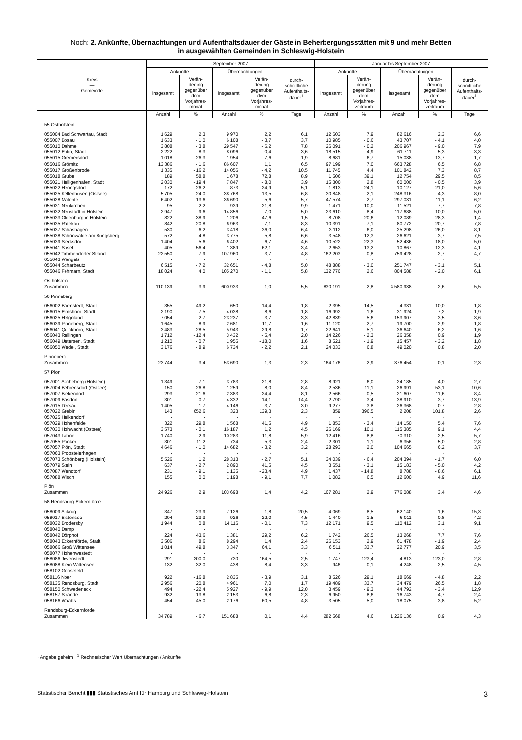Noch: 2. Ankünfte, Übernachtungen und Aufenthaltsdauer der Gäste in Beherbergungsstätten mit 9 und mehr Betten
in ausgewählten Gemeinden in Schleswig-Holstein
| Kreis — Gemeinde | September 2007 | | | | | Januar bis September 2007 | | | | |
| --- | --- | --- | --- | --- | --- | --- | --- | --- | --- | --- |
| | Ankünfte | | Übernachtungen | | durch- schnittliche Aufenthalts- dauer<sup>1</sup> | Ankünfte | | Übernachtungen | | durch- schnittliche Aufenthalts- dauer<sup>1</sup> |
| | insgesamt | Verän- derung gegenüber dem Vorjahres- monat | insgesamt | Verän- derung gegenüber dem Vorjahres- monat | | insgesamt | Verän- derung gegenüber dem Vorjahres- zeitraum | insgesamt | Verän- derung gegenüber dem Vorjahres- zeitraum | |
| | Anzahl | % | Anzahl | % | Tage | Anzahl | % | Anzahl | % | Tage |
| 55 Ostholstein | | | | | | | | | | |
| 055004 Bad Schwartau, Stadt | 1 629 | 2,3 | 9 970 | 2,2 | 6,1 | 12 603 | 7,9 | 82 616 | 2,3 | 6,6 |
| 055007 Bosau | 1 633 | - 1,0 | 6 108 | - 3,7 | 3,7 | 10 985 | - 0,6 | 43 707 | - 4,1 | 4,0 |
| 055010 Dahme | 3 808 | - 3,8 | 29 547 | - 6,2 | 7,8 | 26 091 | - 0,2 | 206 967 | - 9,0 | 7,9 |
| 055012 Eutin, Stadt | 2 222 | - 8,3 | 8 096 | - 0,4 | 3,6 | 18 515 | 4,9 | 61 711 | 5,3 | 3,3 |
| 055015 Gremersdorf | 1 018 | - 26,3 | 1 954 | - 7,6 | 1,9 | 8 681 | 6,7 | 15 038 | 13,7 | 1,7 |
| 055016 Grömitz | 13 386 | - 1,6 | 86 607 | 1,1 | 6,5 | 97 199 | 7,0 | 663 728 | 6,5 | 6,8 |
| 055017 Großenbrode | 1 335 | - 16,2 | 14 056 | - 4,2 | 10,5 | 11 745 | 4,4 | 101 842 | 7,3 | 8,7 |
| 055018 Grube | 189 | 58,8 | 1 678 | 72,8 | 8,9 | 1 506 | 39,1 | 12 754 | 29,5 | 8,5 |
| 055021 Heiligenhafen, Stadt | 2 030 | - 19,4 | 7 847 | - 8,0 | 3,9 | 15 300 | 2,8 | 60 000 | - 0,5 | 3,9 |
| 055022 Heringsdorf | 172 | - 26,2 | 873 | - 24,9 | 5,1 | 1 813 | - 24,1 | 10 127 | - 21,0 | 5,6 |
| 055025 Kellenhusen (Ostsee) | 5 705 | 24,0 | 38 768 | 13,5 | 6,8 | 30 848 | 2,1 | 248 316 | 4,3 | 8,0 |
| 055028 Malente | 6 402 | - 13,6 | 36 690 | - 5,6 | 5,7 | 47 574 | - 2,7 | 297 031 | 11,1 | 6,2 |
| 055031 Neukirchen | 95 | 2,2 | 939 | 21,8 | 9,9 | 1 471 | 10,0 | 11 521 | 7,7 | 7,8 |
| 055032 Neustadt in Holstein | 2 947 | 9,6 | 14 856 | 7,0 | 5,0 | 23 610 | 8,4 | 117 688 | 10,0 | 5,0 |
| 055033 Oldenburg in Holstein | 822 | - 38,9 | 1 206 | - 47,6 | 1,5 | 8 708 | - 20,6 | 12 089 | - 28,3 | 1,4 |
| 055035 Ratekau | 842 | - 20,8 | 6 963 | 7,1 | 8,3 | 10 391 | 7,1 | 80 772 | 20,7 | 7,8 |
| 055037 Schashagen | 530 | - 6,2 | 3 418 | - 36,0 | 6,4 | 3 112 | - 6,0 | 25 298 | - 26,0 | 8,1 |
| 055038 Schönwalde am Bungsberg | 572 | 4,8 | 3 775 | 5,8 | 6,6 | 3 548 | 12,3 | 26 621 | 3,7 | 7,5 |
| 055039 Sierksdorf | 1 404 | 5,6 | 6 402 | 6,7 | 4,6 | 10 522 | 22,3 | 52 436 | 18,0 | 5,0 |
| 055041 Süsel | 405 | 56,4 | 1 389 | 62,1 | 3,4 | 2 653 | 13,2 | 10 867 | 12,3 | 4,1 |
| 055042 Timmendorfer Strand | 22 550 | - 7,9 | 107 960 | - 3,7 | 4,8 | 162 203 | 0,8 | 759 428 | 2,7 | 4,7 |
| 055043 Wangels | · | · | · | · | · | · | · | · | · | · |
| 055044 Scharbeutz | 6 515 | - 7,2 | 32 651 | - 4,8 | 5,0 | 48 888 | - 3,0 | 251 747 | - 3,1 | 5,1 |
| 055046 Fehmarn, Stadt | 18 024 | 4,0 | 105 270 | - 1,1 | 5,8 | 132 776 | 2,6 | 804 588 | - 2,0 | 6,1 |
| Ostholstein Zusammen | 110 139 | - 3,9 | 600 933 | - 1,0 | 5,5 | 830 191 | 2,8 | 4 580 938 | 2,6 | 5,5 |
| 56 Pinneberg | | | | | | | | | | |
| 056002 Barmstedt, Stadt | 355 | 49,2 | 650 | 14,4 | 1,8 | 2 395 | 14,5 | 4 331 | 10,0 | 1,8 |
| 056015 Elmshorn, Stadt | 2 190 | 7,5 | 4 038 | 8,6 | 1,8 | 16 992 | 1,6 | 31 924 | - 7,2 | 1,9 |
| 056025 Helgoland | 7 054 | 2,7 | 23 237 | 3,7 | 3,3 | 42 839 | 5,6 | 153 907 | 3,5 | 3,6 |
| 056039 Pinneberg, Stadt | 1 645 | 8,9 | 2 681 | - 11,7 | 1,6 | 11 120 | 2,7 | 19 700 | - 2,9 | 1,8 |
| 056041 Quickborn, Stadt | 3 483 | 28,5 | 5 943 | 29,8 | 1,7 | 22 641 | 5,1 | 36 640 | 6,2 | 1,6 |
| 056043 Rellingen | 1 712 | - 12,4 | 3 432 | - 5,4 | 2,0 | 14 226 | - 2,3 | 26 358 | 0,9 | 1,9 |
| 056049 Uetersen, Stadt | 1 210 | - 0,7 | 1 955 | - 18,0 | 1,6 | 8 521 | - 1,9 | 15 457 | - 3,2 | 1,8 |
| 056050 Wedel, Stadt | 3 176 | - 8,9 | 6 734 | - 2,2 | 2,1 | 24 033 | 6,8 | 49 020 | 0,8 | 2,0 |
| Pinneberg Zusammen | 23 744 | 3,4 | 53 690 | 1,3 | 2,3 | 164 176 | 2,9 | 376 454 | 0,1 | 2,3 |
| 57 Plön | | | | | | | | | | |
| 057001 Ascheberg (Holstein) | 1 349 | 7,1 | 3 783 | - 21,8 | 2,8 | 8 921 | 6,0 | 24 185 | - 4,0 | 2,7 |
| 057004 Behrensdorf (Ostsee) | 150 | - 26,8 | 1 259 | - 8,0 | 8,4 | 2 536 | 11,1 | 26 991 | 53,1 | 10,6 |
| 057007 Blekendorf | 293 | 21,6 | 2 383 | 24,4 | 8,1 | 2 566 | 0,5 | 21 607 | 11,6 | 8,4 |
| 057009 Bösdorf | 301 | - 0,7 | 4 332 | 14,1 | 14,4 | 2 790 | 3,4 | 38 910 | 3,7 | 13,9 |
| 057015 Dersau | 1 405 | - 1,7 | 4 146 | 3,7 | 3,0 | 9 277 | 3,8 | 26 368 | - 0,7 | 2,8 |
| 057022 Grebin | 143 | 652,6 | 323 | 139,3 | 2,3 | 859 | 396,5 | 2 208 | 101,8 | 2,6 |
| 057025 Heikendorf | · | · | · | · | · | · | · | · | · | · |
| 057029 Hohenfelde | 322 | 29,8 | 1 568 | 41,5 | 4,9 | 1 853 | - 3,4 | 14 150 | 5,4 | 7,6 |
| 057030 Hohwacht (Ostsee) | 3 573 | - 0,1 | 16 187 | 1,2 | 4,5 | 26 169 | 10,1 | 115 385 | 9,1 | 4,4 |
| 057043 Laboe | 1 740 | 2,9 | 10 283 | 11,8 | 5,9 | 12 416 | 8,8 | 70 310 | 2,5 | 5,7 |
| 057055 Panker | 301 | - 11,2 | 734 | - 5,3 | 2,4 | 2 301 | 1,1 | 6 356 | 5,0 | 2,8 |
| 057057 Plön, Stadt | 4 646 | - 1,0 | 14 682 | - 3,2 | 3,2 | 28 293 | 2,0 | 104 665 | 6,2 | 3,7 |
| 057063 Probsteierhagen | · | · | · | · | · | · | · | · | · | · |
| 057073 Schönberg (Holstein) | 5 526 | 1,2 | 28 313 | - 2,7 | 5,1 | 34 039 | - 6,4 | 204 394 | - 1,7 | 6,0 |
| 057079 Stein | 637 | - 2,7 | 2 890 | 41,5 | 4,5 | 3 651 | - 3,1 | 15 183 | - 5,0 | 4,2 |
| 057087 Wendtorf | 231 | - 9,1 | 1 135 | - 23,4 | 4,9 | 1 437 | - 14,8 | 8 788 | - 8,6 | 6,1 |
| 057088 Wisch | 155 | 0,0 | 1 198 | - 9,1 | 7,7 | 1 082 | 6,5 | 12 600 | 4,9 | 11,6 |
| Plön Zusammen | 24 926 | 2,9 | 103 698 | 1,4 | 4,2 | 167 281 | 2,9 | 776 088 | 3,4 | 4,6 |
| 58 Rendsburg-Eckernförde | | | | | | | | | | |
| 058009 Aukrug | 347 | - 23,9 | 7 126 | 1,8 | 20,5 | 4 069 | 8,5 | 62 140 | - 1,6 | 15,3 |
| 058017 Bistensee | 204 | - 23,3 | 926 | 22,0 | 4,5 | 1 440 | - 1,5 | 6 011 | - 0,8 | 4,2 |
| 058032 Brodersby | 1 944 | 0,8 | 14 116 | - 0,1 | 7,3 | 12 171 | 9,5 | 110 412 | 3,1 | 9,1 |
| 058040 Damp | · | · | · | · | · | · | · | · | · | · |
| 058042 Dörphof | 224 | 43,6 | 1 381 | 29,2 | 6,2 | 1 742 | 26,5 | 13 268 | 7,7 | 7,6 |
| 058043 Eckernförde, Stadt | 3 506 | 8,6 | 8 294 | 1,4 | 2,4 | 26 153 | 2,9 | 61 478 | - 1,9 | 2,4 |
| 058066 Groß Wittensee | 1 014 | 49,8 | 3 347 | 64,1 | 3,3 | 6 511 | 33,7 | 22 777 | 20,9 | 3,5 |
| 058077 Hohenwestedt | · | · | · | · | · | · | · | · | · | · |
| 058086 Jevenstedt | 291 | 200,0 | 730 | 164,5 | 2,5 | 1 747 | 123,4 | 4 813 | 123,0 | 2,8 |
| 058088 Klein Wittensee | 132 | 32,0 | 438 | 8,4 | 3,3 | 946 | - 0,1 | 4 248 | - 2,5 | 4,5 |
| 058102 Goosefeld | · | · | · | · | · | · | · | · | · | · |
| 058116 Noer | 922 | - 16,8 | 2 835 | - 3,9 | 3,1 | 8 526 | 29,1 | 18 669 | - 4,8 | 2,2 |
| 058135 Rendsburg, Stadt | 2 956 | 20,8 | 4 961 | 7,0 | 1,7 | 19 489 | 33,7 | 34 479 | 26,5 | 1,8 |
| 058150 Schwedeneck | 494 | - 22,4 | 5 927 | - 9,9 | 12,0 | 3 459 | - 9,3 | 44 792 | - 3,4 | 12,9 |
| 058157 Strande | 932 | - 13,8 | 2 153 | - 6,8 | 2,3 | 6 950 | - 8,6 | 16 743 | - 4,7 | 2,4 |
| 058166 Waabs | 454 | 45,0 | 2 176 | 60,5 | 4,8 | 3 505 | 5,0 | 18 075 | 3,8 | 5,2 |
| Rendsburg-Eckernförde Zusammen | 34 789 | - 6,7 | 151 688 | 0,1 | 4,4 | 282 568 | 4,6 | 1 226 136 | 0,9 | 4,3 |
· Angabe geheim <sup>1</sup> Rechnerischer Wert Übernachtungen / Ankünfte
Statistischer Bericht ▮▮▮ Statistisches Amt für Hamburg und Schleswig-Holstein 3